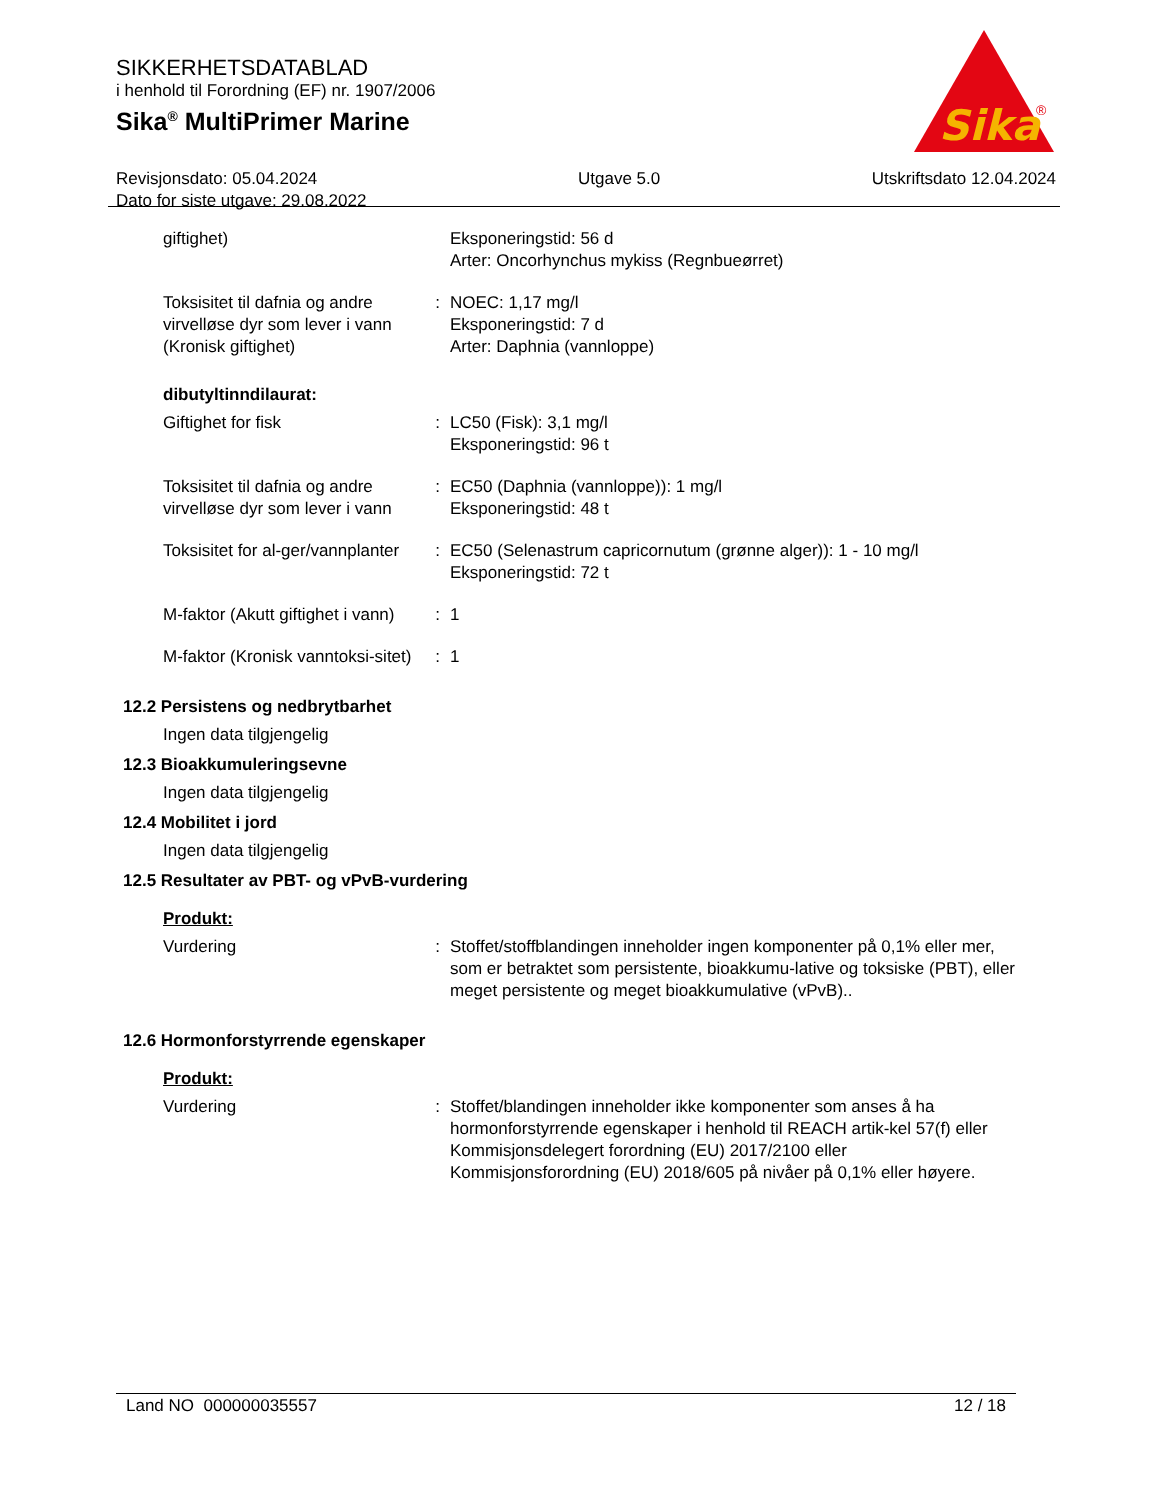SIKKERHETSDATABLAD
i henhold til Forordning (EF) nr. 1907/2006
Sika<sup>®</sup> MultiPrimer Marine
Revisjonsdato: 05.04.2024
Dato for siste utgave: 29.08.2022
Utgave 5.0 Utskriftsdato 12.04.2024
Sika
®
| giftighet) | | Eksponeringstid: 56 d Arter: Oncorhynchus mykiss (Regnbueørret) |
| Toksisitet til dafnia og andre virvelløse dyr som lever i vann (Kronisk giftighet) | : | NOEC: 1,17 mg/l Eksponeringstid: 7 d Arter: Daphnia (vannloppe) |
dibutyltinndilaurat:
| Giftighet for fisk | : | LC50 (Fisk): 3,1 mg/l Eksponeringstid: 96 t |
| Toksisitet til dafnia og andre virvelløse dyr som lever i vann | : | EC50 (Daphnia (vannloppe)): 1 mg/l Eksponeringstid: 48 t |
| Toksisitet for al-ger/vannplanter | : | EC50 (Selenastrum capricornutum (grønne alger)): 1 - 10 mg/l Eksponeringstid: 72 t |
| M-faktor (Akutt giftighet i vann) | : | 1 |
| M-faktor (Kronisk vanntoksi-sitet) | : | 1 |
12.2 Persistens og nedbrytbarhet
Ingen data tilgjengelig
12.3 Bioakkumuleringsevne
Ingen data tilgjengelig
12.4 Mobilitet i jord
Ingen data tilgjengelig
12.5 Resultater av PBT- og vPvB-vurdering
Produkt:
| Vurdering | : | Stoffet/stoffblandingen inneholder ingen komponenter på 0,1% eller mer, som er betraktet som persistente, bioakkumu-lative og toksiske (PBT), eller meget persistente og meget bioakkumulative (vPvB).. |
12.6 Hormonforstyrrende egenskaper
Produkt:
| Vurdering | : | Stoffet/blandingen inneholder ikke komponenter som anses å ha hormonforstyrrende egenskaper i henhold til REACH artik-kel 57(f) eller Kommisjonsdelegert forordning (EU) 2017/2100 eller Kommisjonsforordning (EU) 2018/605 på nivåer på 0,1% eller høyere. |
Land NO 000000035557 12 / 18